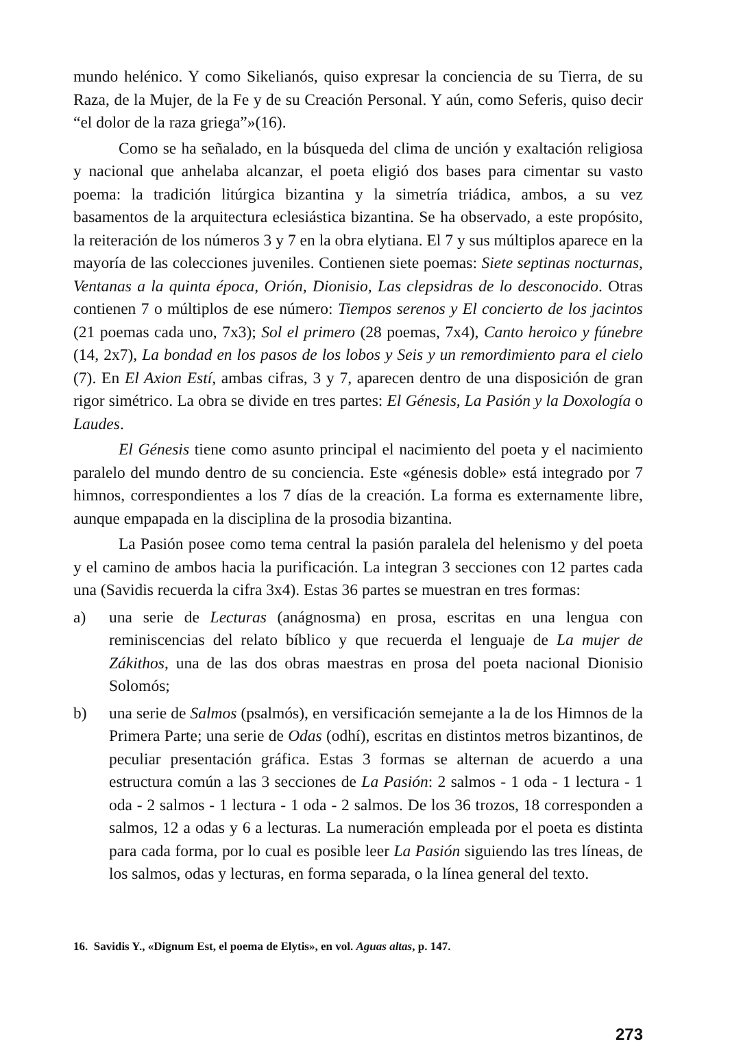mundo helénico. Y como Sikelianós, quiso expresar la conciencia de su Tierra, de su Raza, de la Mujer, de la Fe y de su Creación Personal. Y aún, como Seferis, quiso decir “el dolor de la raza griega”»(16).
Como se ha señalado, en la búsqueda del clima de unción y exaltación religiosa y nacional que anhelaba alcanzar, el poeta eligió dos bases para cimentar su vasto poema: la tradición litúrgica bizantina y la simetría triádica, ambos, a su vez basamentos de la arquitectura eclesiástica bizantina. Se ha observado, a este propósito, la reiteración de los números 3 y 7 en la obra elytiana. El 7 y sus múltiplos aparece en la mayoría de las colecciones juveniles. Contienen siete poemas: Siete septinas nocturnas, Ventanas a la quinta época, Orión, Dionisio, Las clepsidras de lo desconocido. Otras contienen 7 o múltiplos de ese número: Tiempos serenos y El concierto de los jacintos (21 poemas cada uno, 7x3); Sol el primero (28 poemas, 7x4), Canto heroico y fúnebre (14, 2x7), La bondad en los pasos de los lobos y Seis y un remordimiento para el cielo (7). En El Axion Estí, ambas cifras, 3 y 7, aparecen dentro de una disposición de gran rigor simétrico. La obra se divide en tres partes: El Génesis, La Pasión y la Doxología o Laudes.
El Génesis tiene como asunto principal el nacimiento del poeta y el nacimiento paralelo del mundo dentro de su conciencia. Este «génesis doble» está integrado por 7 himnos, correspondientes a los 7 días de la creación. La forma es externamente libre, aunque empapada en la disciplina de la prosodia bizantina.
La Pasión posee como tema central la pasión paralela del helenismo y del poeta y el camino de ambos hacia la purificación. La integran 3 secciones con 12 partes cada una (Savidis recuerda la cifra 3x4). Estas 36 partes se muestran en tres formas:
a) una serie de Lecturas (anágnosma) en prosa, escritas en una lengua con reminiscencias del relato bíblico y que recuerda el lenguaje de La mujer de Zákithos, una de las dos obras maestras en prosa del poeta nacional Dionisio Solomós;
b) una serie de Salmos (psalmós), en versificación semejante a la de los Himnos de la Primera Parte; una serie de Odas (odhí), escritas en distintos metros bizantinos, de peculiar presentación gráfica. Estas 3 formas se alternan de acuerdo a una estructura común a las 3 secciones de La Pasión: 2 salmos - 1 oda - 1 lectura - 1 oda - 2 salmos - 1 lectura - 1 oda - 2 salmos. De los 36 trozos, 18 corresponden a salmos, 12 a odas y 6 a lecturas. La numeración empleada por el poeta es distinta para cada forma, por lo cual es posible leer La Pasión siguiendo las tres líneas, de los salmos, odas y lecturas, en forma separada, o la línea general del texto.
16. Savidis Y., «Dignum Est, el poema de Elytis», en vol. Aguas altas, p. 147.
273